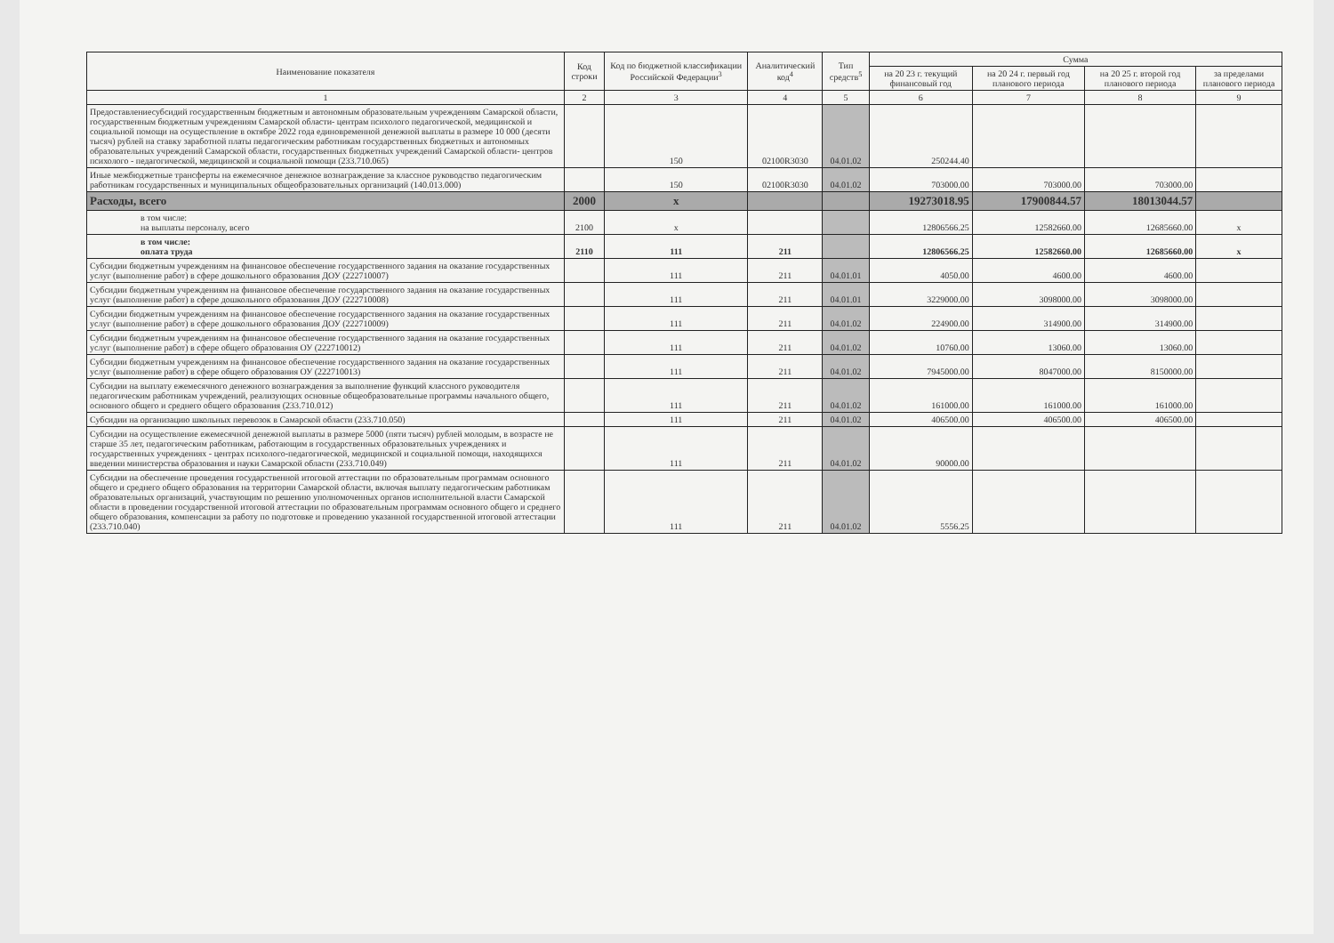| Наименование показателя | Код строки | Код по бюджетной классификации Российской Федерации<sup>3</sup> | Аналитический код<sup>4</sup> | Тип средств<sup>5</sup> | Сумма | | | |
| --- | --- | --- | --- | --- | --- | --- | --- | --- |
| | | | | | на 20 23 г. текущий финансовый год | на 20 24 г. первый год планового периода | на 20 25 г. второй год планового периода | за пределами планового периода |
| 1 | 2 | 3 | 4 | 5 | 6 | 7 | 8 | 9 |
| Предоставлениесубсидий государственным бюджетным и автономным образовательным учреждениям Самарской области, государственным бюджетным учреждениям Самарской области- центрам психолого педагогической, медицинской и социальной помощи на осуществление в октябре 2022 года единовременной денежной выплаты в размере 10 000 (десяти тысяч) рублей на ставку заработной платы педагогическим работникам государственных бюджетных и автономных образовательных учреждений Самарской области, государственных бюджетных учреждений Самарской области- центров психолого - педагогической, медицинской и социальной помощи (233.710.065) | | 150 | 02100R3030 | 04.01.02 | 250244.40 | | | |
| Иные межбюджетные трансферты на ежемесячное денежное вознаграждение за классное руководство педагогическим работникам государственных и муниципальных общеобразовательных организаций (140.013.000) | | 150 | 02100R3030 | 04.01.02 | 703000.00 | 703000.00 | 703000.00 | |
| Расходы, всего | 2000 | x | | | 19273018.95 | 17900844.57 | 18013044.57 | |
| в том числе: на выплаты персоналу, всего | 2100 | x | | | 12806566.25 | 12582660.00 | 12685660.00 | x |
| в том числе: оплата труда | 2110 | 111 | 211 | | 12806566.25 | 12582660.00 | 12685660.00 | x |
| Субсидии бюджетным учреждениям на финансовое обеспечение государственного задания на оказание государственных услуг (выполнение работ) в сфере дошкольного образования ДОУ (222710007) | | 111 | 211 | 04.01.01 | 4050.00 | 4600.00 | 4600.00 | |
| Субсидии бюджетным учреждениям на финансовое обеспечение государственного задания на оказание государственных услуг (выполнение работ) в сфере дошкольного образования ДОУ (222710008) | | 111 | 211 | 04.01.01 | 3229000.00 | 3098000.00 | 3098000.00 | |
| Субсидии бюджетным учреждениям на финансовое обеспечение государственного задания на оказание государственных услуг (выполнение работ) в сфере дошкольного образования ДОУ (222710009) | | 111 | 211 | 04.01.02 | 224900.00 | 314900.00 | 314900.00 | |
| Субсидии бюджетным учреждениям на финансовое обеспечение государственного задания на оказание государственных услуг (выполнение работ) в сфере общего образования ОУ (222710012) | | 111 | 211 | 04.01.02 | 10760.00 | 13060.00 | 13060.00 | |
| Субсидии бюджетным учреждениям на финансовое обеспечение государственного задания на оказание государственных услуг (выполнение работ) в сфере общего образования ОУ (222710013) | | 111 | 211 | 04.01.02 | 7945000.00 | 8047000.00 | 8150000.00 | |
| Субсидии на выплату ежемесячного денежного вознаграждения за выполнение функций классного руководителя педагогическим работникам учреждений, реализующих основные общеобразовательные программы начального общего, основного общего и среднего общего образования (233.710.012) | | 111 | 211 | 04.01.02 | 161000.00 | 161000.00 | 161000.00 | |
| Субсидии на организацию школьных перевозок в Самарской области (233.710.050) | | 111 | 211 | 04.01.02 | 406500.00 | 406500.00 | 406500.00 | |
| Субсидии на осуществление ежемесячной денежной выплаты в размере 5000 (пяти тысяч) рублей молодым, в возрасте не старше 35 лет, педагогическим работникам, работающим в государственных образовательных учреждениях и государственных учреждениях - центрах психолого-педагогической, медицинской и социальной помощи, находящихся введении министерства образования и науки Самарской области (233.710.049) | | 111 | 211 | 04.01.02 | 90000.00 | | | |
| Субсидии на обеспечение проведения государственной итоговой аттестации по образовательным программам основного общего и среднего общего образования на территории Самарской области, включая выплату педагогическим работникам образовательных организаций, участвующим по решению уполномоченных органов исполнительной власти Самарской области в проведении государственной итоговой аттестации по образовательным программам основного общего и среднего общего образования, компенсации за работу по подготовке и проведению указанной государственной итоговой аттестации (233.710.040) | | 111 | 211 | 04.01.02 | 5556.25 | | | |